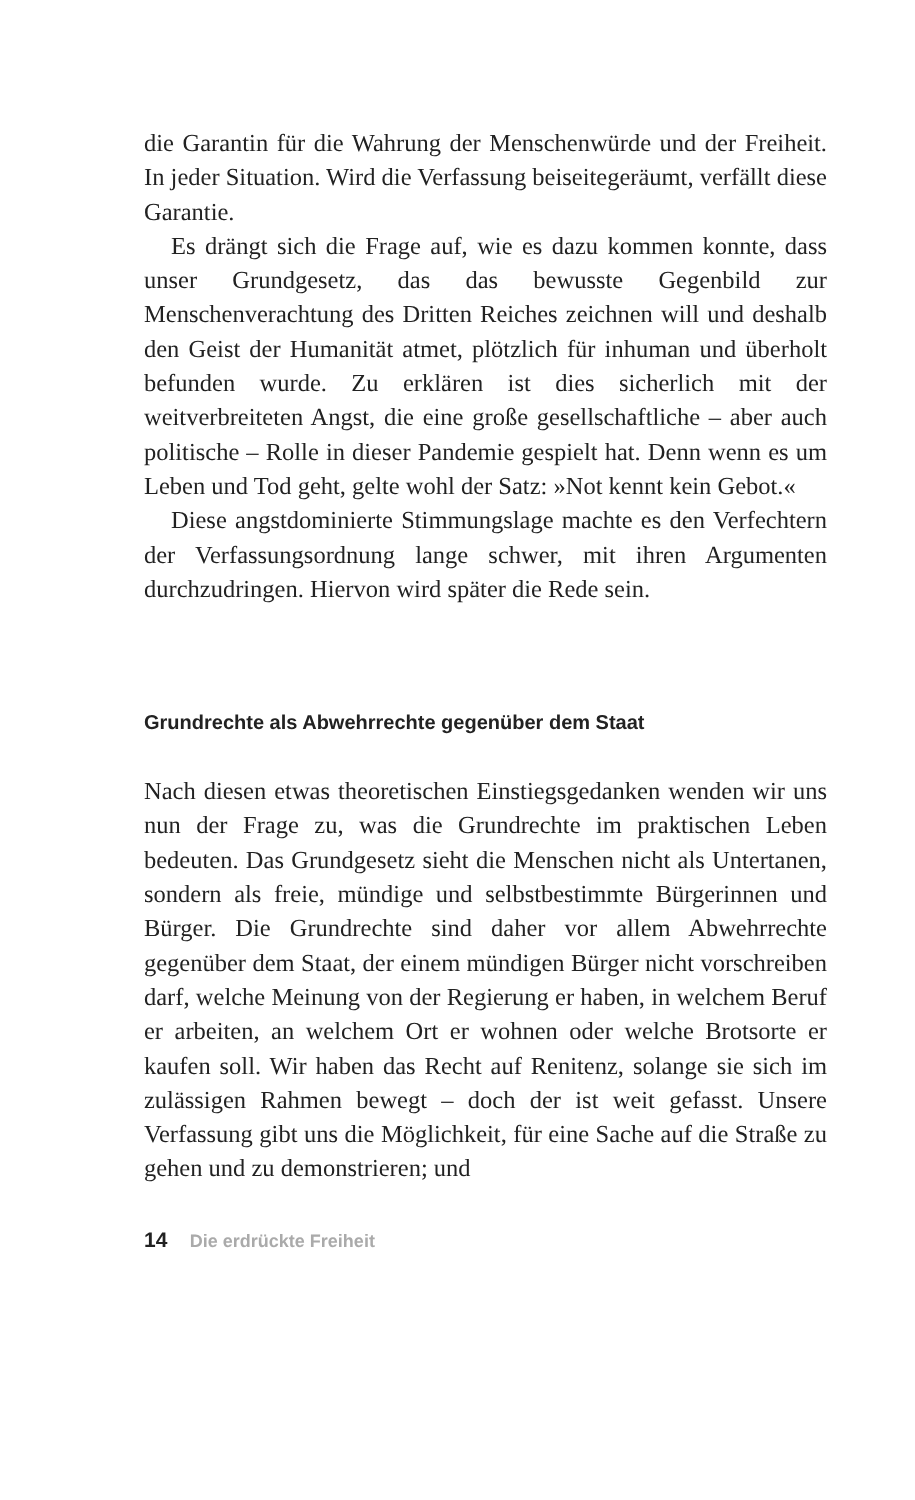die Garantin für die Wahrung der Menschenwürde und der Freiheit. In jeder Situation. Wird die Verfassung beiseitegeräumt, verfällt diese Garantie.
Es drängt sich die Frage auf, wie es dazu kommen konnte, dass unser Grundgesetz, das das bewusste Gegenbild zur Menschenverachtung des Dritten Reiches zeichnen will und deshalb den Geist der Humanität atmet, plötzlich für inhuman und überholt befunden wurde. Zu erklären ist dies sicherlich mit der weitverbreiteten Angst, die eine große gesellschaftliche – aber auch politische – Rolle in dieser Pandemie gespielt hat. Denn wenn es um Leben und Tod geht, gelte wohl der Satz: »Not kennt kein Gebot.«
Diese angstdominierte Stimmungslage machte es den Verfechtern der Verfassungsordnung lange schwer, mit ihren Argumenten durchzudringen. Hiervon wird später die Rede sein.
Grundrechte als Abwehrrechte gegenüber dem Staat
Nach diesen etwas theoretischen Einstiegsgedanken wenden wir uns nun der Frage zu, was die Grundrechte im praktischen Leben bedeuten. Das Grundgesetz sieht die Menschen nicht als Untertanen, sondern als freie, mündige und selbstbestimmte Bürgerinnen und Bürger. Die Grundrechte sind daher vor allem Abwehrrechte gegenüber dem Staat, der einem mündigen Bürger nicht vorschreiben darf, welche Meinung von der Regierung er haben, in welchem Beruf er arbeiten, an welchem Ort er wohnen oder welche Brotsorte er kaufen soll. Wir haben das Recht auf Renitenz, solange sie sich im zulässigen Rahmen bewegt – doch der ist weit gefasst. Unsere Verfassung gibt uns die Möglichkeit, für eine Sache auf die Straße zu gehen und zu demonstrieren; und
14 Die erdrückte Freiheit